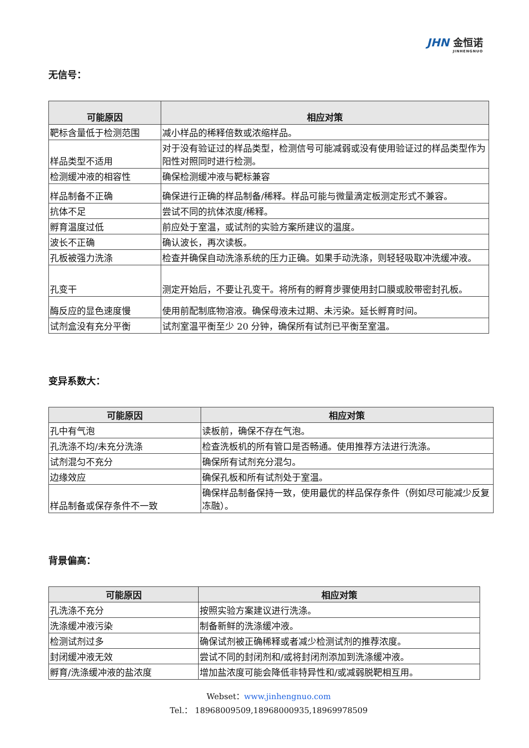JHN 金恒诺
JINHENGNUO
无信号：
| 可能原因 | 相应对策 |
| --- | --- |
| 靶标含量低于检测范围 | 减小样品的稀释倍数或浓缩样品。 |
| 样品类型不适用 | 对于没有验证过的样品类型，检测信号可能减弱或没有使用验证过的样品类型作为阳性对照同时进行检测。 |
| 检测缓冲液的相容性 | 确保检测缓冲液与靶标兼容 |
| 样品制备不正确 | 确保进行正确的样品制备/稀释。样品可能与微量滴定板测定形式不兼容。 |
| 抗体不足 | 尝试不同的抗体浓度/稀释。 |
| 孵育温度过低 | 前应处于室温，或试剂的实验方案所建议的温度。 |
| 波长不正确 | 确认波长，再次读板。 |
| 孔板被强力洗涤 | 检查并确保自动洗涤系统的压力正确。如果手动洗涤，则轻轻吸取冲洗缓冲液。 |
| 孔变干 | 测定开始后，不要让孔变干。将所有的孵育步骤使用封口膜或胶带密封孔板。 |
| 酶反应的显色速度慢 | 使用前配制底物溶液。确保母液未过期、未污染。延长孵育时间。 |
| 试剂盒没有充分平衡 | 试剂室温平衡至少 20 分钟，确保所有试剂已平衡至室温。 |
变异系数大：
| 可能原因 | 相应对策 |
| --- | --- |
| 孔中有气泡 | 读板前，确保不存在气泡。 |
| 孔洗涤不均/未充分洗涤 | 检查洗板机的所有管口是否畅通。使用推荐方法进行洗涤。 |
| 试剂混匀不充分 | 确保所有试剂充分混匀。 |
| 边缘效应 | 确保孔板和所有试剂处于室温。 |
| 样品制备或保存条件不一致 | 确保样品制备保持一致，使用最优的样品保存条件（例如尽可能减少反复冻融）。 |
背景偏高：
| 可能原因 | 相应对策 |
| --- | --- |
| 孔洗涤不充分 | 按照实验方案建议进行洗涤。 |
| 洗涤缓冲液污染 | 制备新鲜的洗涤缓冲液。 |
| 检测试剂过多 | 确保试剂被正确稀释或者减少检测试剂的推荐浓度。 |
| 封闭缓冲液无效 | 尝试不同的封闭剂和/或将封闭剂添加到洗涤缓冲液。 |
| 孵育/洗涤缓冲液的盐浓度 | 增加盐浓度可能会降低非特异性和/或减弱脱靶相互用。 |
Webset：www.jinhengnuo.com
Tel.： 18968009509,18968000935,18969978509